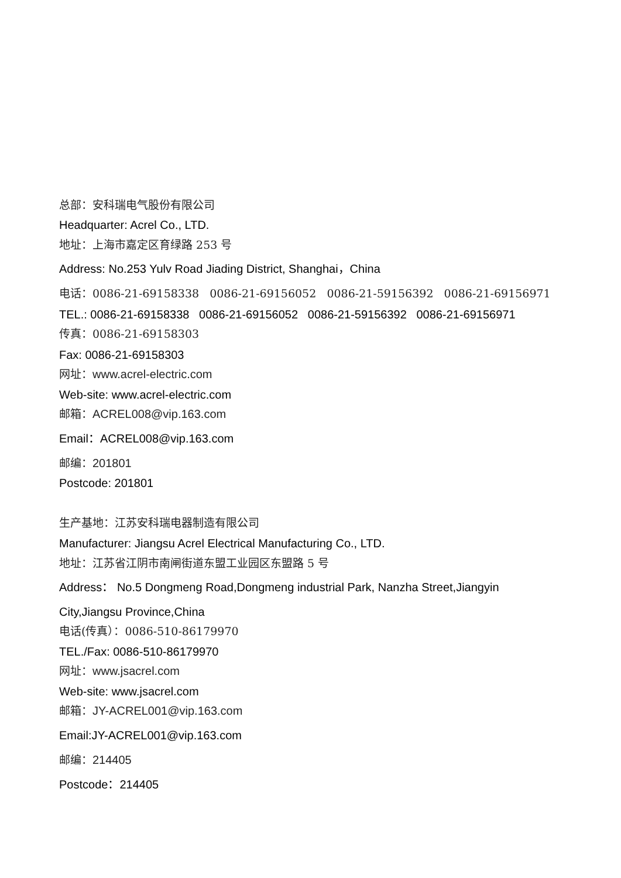总部：安科瑞电气股份有限公司
Headquarter: Acrel Co., LTD.
地址：上海市嘉定区育绿路 253 号
Address: No.253 Yulv Road Jiading District, Shanghai，China
电话：0086-21-69158338 0086-21-69156052 0086-21-59156392 0086-21-69156971
TEL.: 0086-21-69158338 0086-21-69156052 0086-21-59156392 0086-21-69156971
传真：0086-21-69158303
Fax: 0086-21-69158303
网址：www.acrel-electric.com
Web-site: www.acrel-electric.com
邮箱：ACREL008@vip.163.com
Email：ACREL008@vip.163.com
邮编：201801
Postcode: 201801
生产基地：江苏安科瑞电器制造有限公司
Manufacturer: Jiangsu Acrel Electrical Manufacturing Co., LTD.
地址：江苏省江阴市南闸街道东盟工业园区东盟路 5 号
Address： No.5 Dongmeng Road,Dongmeng industrial Park, Nanzha Street,Jiangyin
City,Jiangsu Province,China
电话(传真）：0086-510-86179970
TEL./Fax: 0086-510-86179970
网址：www.jsacrel.com
Web-site: www.jsacrel.com
邮箱：JY-ACREL001@vip.163.com
Email:JY-ACREL001@vip.163.com
邮编：214405
Postcode：214405